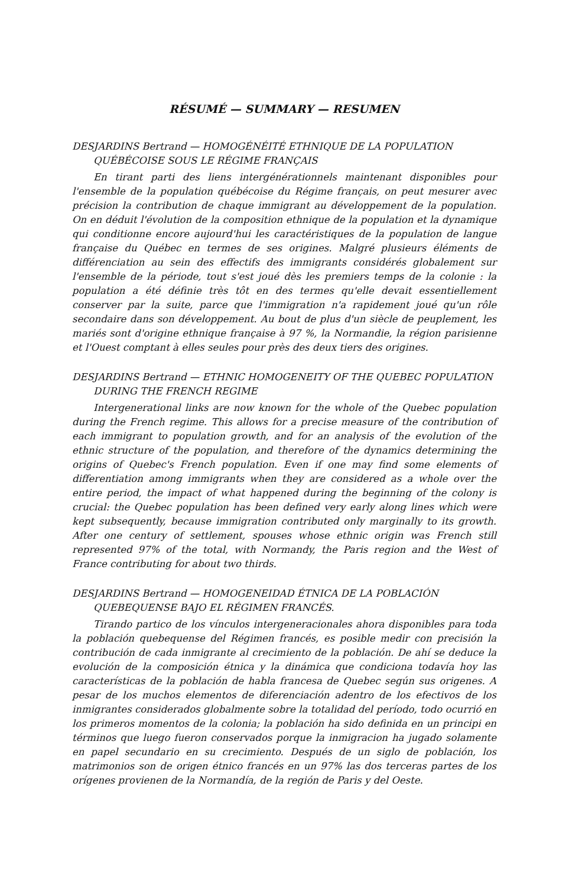RÉSUMÉ — SUMMARY — RESUMEN
DESJARDINS Bertrand — HOMOGÉNÉITÉ ETHNIQUE DE LA POPULATION QUÉBÉCOISE SOUS LE RÉGIME FRANÇAIS
En tirant parti des liens intergénérationnels maintenant disponibles pour l'ensemble de la population québécoise du Régime français, on peut mesurer avec précision la contribution de chaque immigrant au développement de la population. On en déduit l'évolution de la composition ethnique de la population et la dynamique qui conditionne encore aujourd'hui les caractéristiques de la population de langue française du Québec en termes de ses origines. Malgré plusieurs éléments de différenciation au sein des effectifs des immigrants considérés globalement sur l'ensemble de la période, tout s'est joué dès les premiers temps de la colonie : la population a été définie très tôt en des termes qu'elle devait essentiellement conserver par la suite, parce que l'immigration n'a rapidement joué qu'un rôle secondaire dans son développement. Au bout de plus d'un siècle de peuplement, les mariés sont d'origine ethnique française à 97 %, la Normandie, la région parisienne et l'Ouest comptant à elles seules pour près des deux tiers des origines.
DESJARDINS Bertrand — ETHNIC HOMOGENEITY OF THE QUEBEC POPULATION DURING THE FRENCH REGIME
Intergenerational links are now known for the whole of the Quebec population during the French regime. This allows for a precise measure of the contribution of each immigrant to population growth, and for an analysis of the evolution of the ethnic structure of the population, and therefore of the dynamics determining the origins of Quebec's French population. Even if one may find some elements of differentiation among immigrants when they are considered as a whole over the entire period, the impact of what happened during the beginning of the colony is crucial: the Quebec population has been defined very early along lines which were kept subsequently, because immigration contributed only marginally to its growth. After one century of settlement, spouses whose ethnic origin was French still represented 97% of the total, with Normandy, the Paris region and the West of France contributing for about two thirds.
DESJARDINS Bertrand — HOMOGENEIDAD ÉTNICA DE LA POBLACIÓN QUEBEQUENSE BAJO EL RÉGIMEN FRANCÉS.
Tirando partico de los vínculos intergeneracionales ahora disponibles para toda la población quebequense del Régimen francés, es posible medir con precisión la contribución de cada inmigrante al crecimiento de la población. De ahí se deduce la evolución de la composición étnica y la dinámica que condiciona todavía hoy las características de la población de habla francesa de Quebec según sus origenes. A pesar de los muchos elementos de diferenciación adentro de los efectivos de los inmigrantes considerados globalmente sobre la totalidad del período, todo ocurrió en los primeros momentos de la colonia; la población ha sido definida en un principi en términos que luego fueron conservados porque la inmigracion ha jugado solamente en papel secundario en su crecimiento. Después de un siglo de población, los matrimonios son de origen étnico francés en un 97% las dos terceras partes de los orígenes provienen de la Normandía, de la región de Paris y del Oeste.